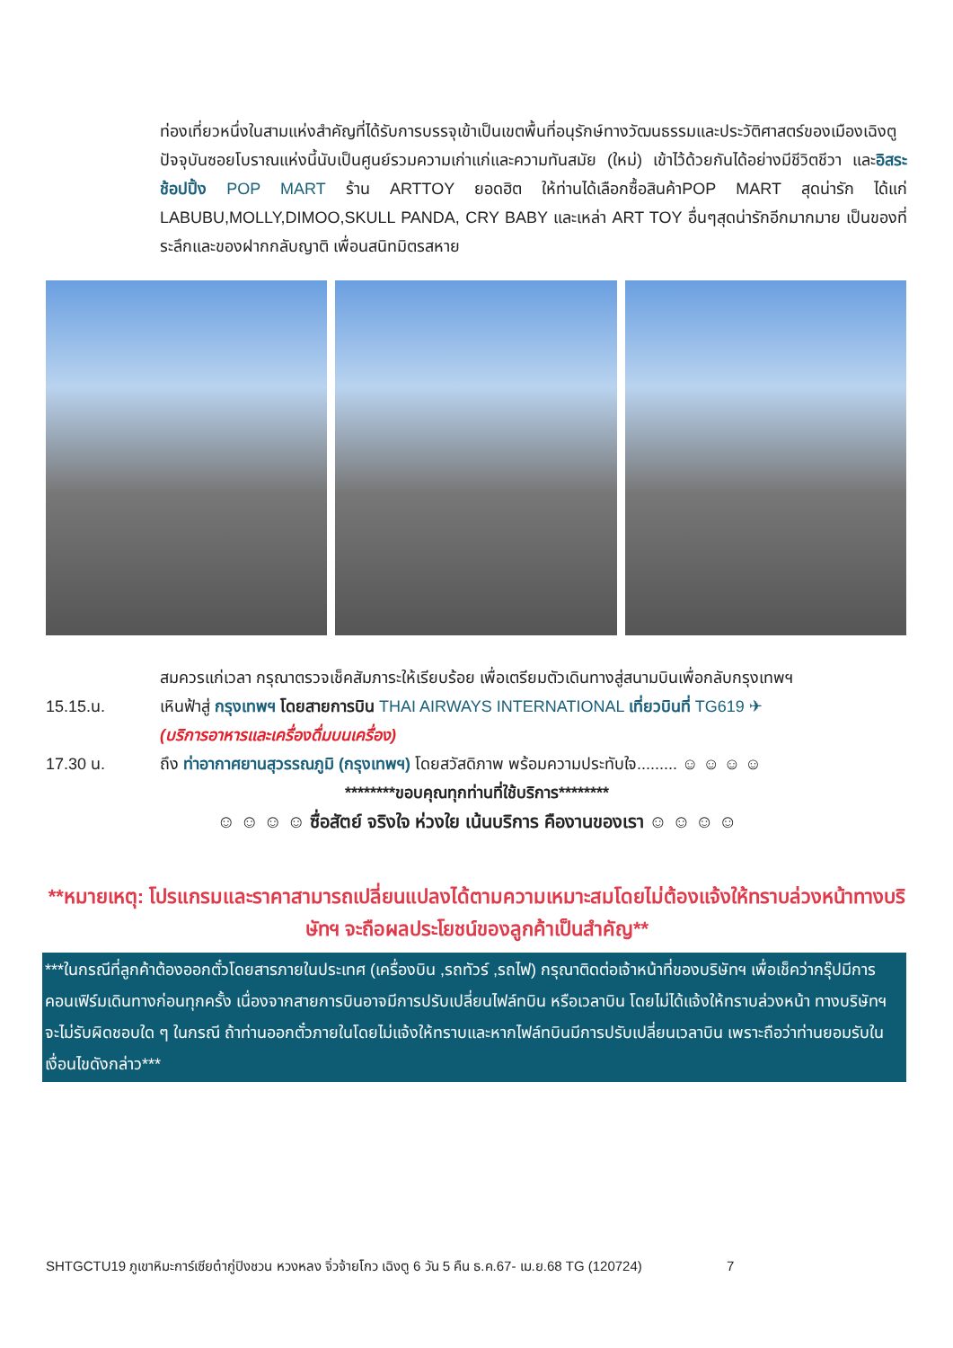ท่องเที่ยวหนึ่งในสามแห่งสำคัญที่ได้รับการบรรจุเข้าเป็นเขตพื้นที่อนุรักษ์ทางวัฒนธรรมและประวัติศาสตร์ของเมืองเฉิงตู ปัจจุบันซอยโบราณแห่งนี้นับเป็นศูนย์รวมความเก่าแก่และความทันสมัย (ใหม่) เข้าไว้ด้วยกันได้อย่างมีชีวิตชีวา และอิสระช้อปปิ้ง POP MART ร้าน ARTTOY ยอดฮิต ให้ท่านได้เลือกซื้อสินค้าPOP MART สุดน่ารัก ได้แก่ LABUBU,MOLLY,DIMOO,SKULL PANDA, CRY BABY และเหล่า ART TOY อื่นๆสุดน่ารักอีกมากมาย เป็นของที่ระลึกและของฝากกลับญาติ เพื่อนสนิทมิตรสหาย
สมควรแก่เวลา กรุณาตรวจเช็คสัมภาระให้เรียบร้อย เพื่อเตรียมตัวเดินทางสู่สนามบินเพื่อกลับกรุงเทพฯ
15.15.น. เหินฟ้าสู่ กรุงเทพฯ โดยสายการบิน THAI AIRWAYS INTERNATIONAL เที่ยวบินที่ TG619 ✈
(บริการอาหารและเครื่องดื่มบนเครื่อง)
17.30 น. ถึง ท่าอากาศยานสุวรรณภูมิ (กรุงเทพฯ) โดยสวัสดิภาพ พร้อมความประทับใจ......... ☺ ☺ ☺ ☺
********ขอบคุณทุกท่านที่ใช้บริการ********
☺ ☺ ☺ ☺ ซื่อสัตย์ จริงใจ ห่วงใย เน้นบริการ คืองานของเรา ☺ ☺ ☺ ☺
**หมายเหตุ: โปรแกรมและราคาสามารถเปลี่ยนแปลงได้ตามความเหมาะสมโดยไม่ต้องแจ้งให้ทราบล่วงหน้าทางบริษัทฯ จะถือผลประโยชน์ของลูกค้าเป็นสำคัญ**
***ในกรณีที่ลูกค้าต้องออกตั๋วโดยสารภายในประเทศ (เครื่องบิน ,รถทัวร์ ,รถไฟ) กรุณาติดต่อเจ้าหน้าที่ของบริษัทฯ เพื่อเช็คว่ากรุ๊ปมีการคอนเฟิร์มเดินทางก่อนทุกครั้ง เนื่องจากสายการบินอาจมีการปรับเปลี่ยนไฟล์ทบิน หรือเวลาบิน โดยไม่ได้แจ้งให้ทราบล่วงหน้า ทางบริษัทฯ จะไม่รับผิดชอบใด ๆ ในกรณี ถ้าท่านออกตั๋วภายในโดยไม่แจ้งให้ทราบและหากไฟล์ทบินมีการปรับเปลี่ยนเวลาบิน เพราะถือว่าท่านยอมรับในเงื่อนไขดังกล่าว***
SHTGCTU19 ภูเขาหิมะการ์เซียต๋ากู่ปิงชวน หวงหลง จิ่วจ้ายโกว เฉิงตู 6 วัน 5 คืน ธ.ค.67- เม.ย.68 TG (120724) 7